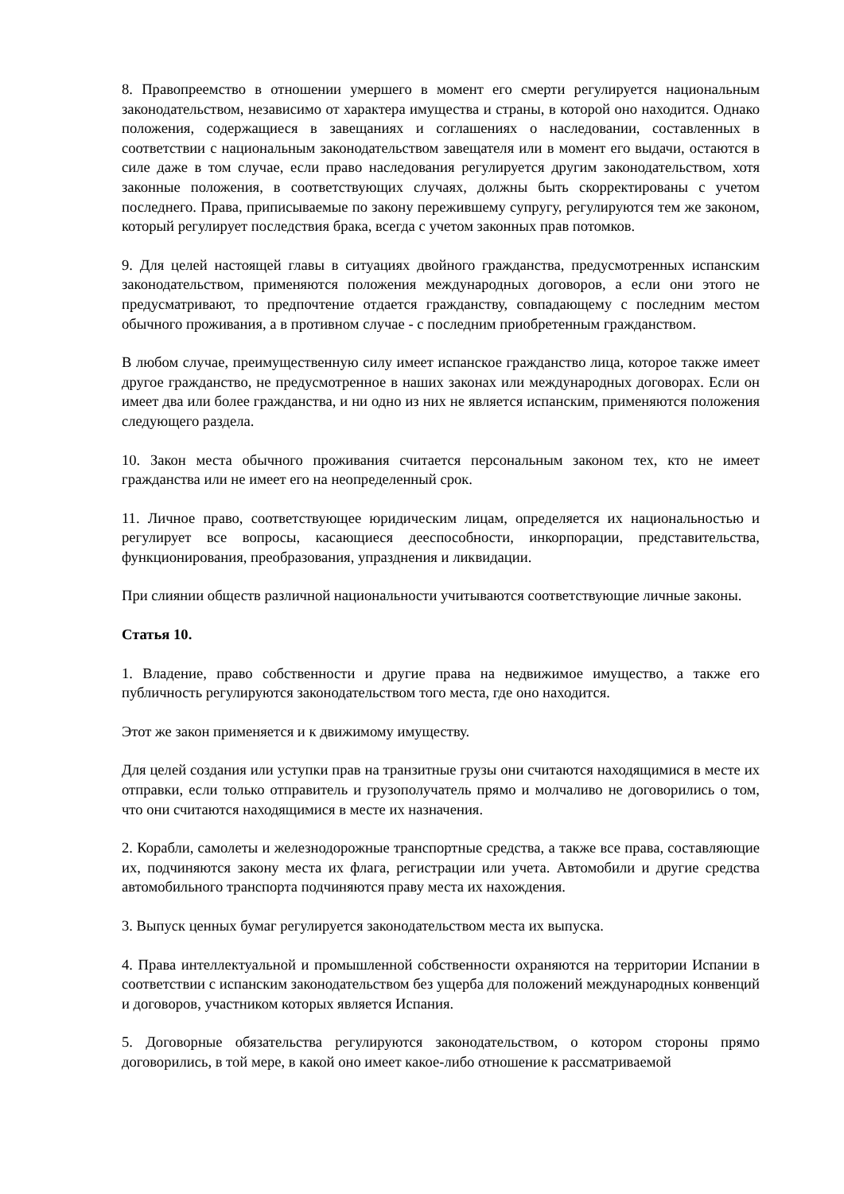8. Правопреемство в отношении умершего в момент его смерти регулируется национальным законодательством, независимо от характера имущества и страны, в которой оно находится. Однако положения, содержащиеся в завещаниях и соглашениях о наследовании, составленных в соответствии с национальным законодательством завещателя или в момент его выдачи, остаются в силе даже в том случае, если право наследования регулируется другим законодательством, хотя законные положения, в соответствующих случаях, должны быть скорректированы с учетом последнего. Права, приписываемые по закону пережившему супругу, регулируются тем же законом, который регулирует последствия брака, всегда с учетом законных прав потомков.
9. Для целей настоящей главы в ситуациях двойного гражданства, предусмотренных испанским законодательством, применяются положения международных договоров, а если они этого не предусматривают, то предпочтение отдается гражданству, совпадающему с последним местом обычного проживания, а в противном случае - с последним приобретенным гражданством.
В любом случае, преимущественную силу имеет испанское гражданство лица, которое также имеет другое гражданство, не предусмотренное в наших законах или международных договорах. Если он имеет два или более гражданства, и ни одно из них не является испанским, применяются положения следующего раздела.
10. Закон места обычного проживания считается персональным законом тех, кто не имеет гражданства или не имеет его на неопределенный срок.
11. Личное право, соответствующее юридическим лицам, определяется их национальностью и регулирует все вопросы, касающиеся дееспособности, инкорпорации, представительства, функционирования, преобразования, упразднения и ликвидации.
При слиянии обществ различной национальности учитываются соответствующие личные законы.
Статья 10.
1. Владение, право собственности и другие права на недвижимое имущество, а также его публичность регулируются законодательством того места, где оно находится.
Этот же закон применяется и к движимому имуществу.
Для целей создания или уступки прав на транзитные грузы они считаются находящимися в месте их отправки, если только отправитель и грузополучатель прямо и молчаливо не договорились о том, что они считаются находящимися в месте их назначения.
2. Корабли, самолеты и железнодорожные транспортные средства, а также все права, составляющие их, подчиняются закону места их флага, регистрации или учета. Автомобили и другие средства автомобильного транспорта подчиняются праву места их нахождения.
3. Выпуск ценных бумаг регулируется законодательством места их выпуска.
4. Права интеллектуальной и промышленной собственности охраняются на территории Испании в соответствии с испанским законодательством без ущерба для положений международных конвенций и договоров, участником которых является Испания.
5. Договорные обязательства регулируются законодательством, о котором стороны прямо договорились, в той мере, в какой оно имеет какое-либо отношение к рассматриваемой